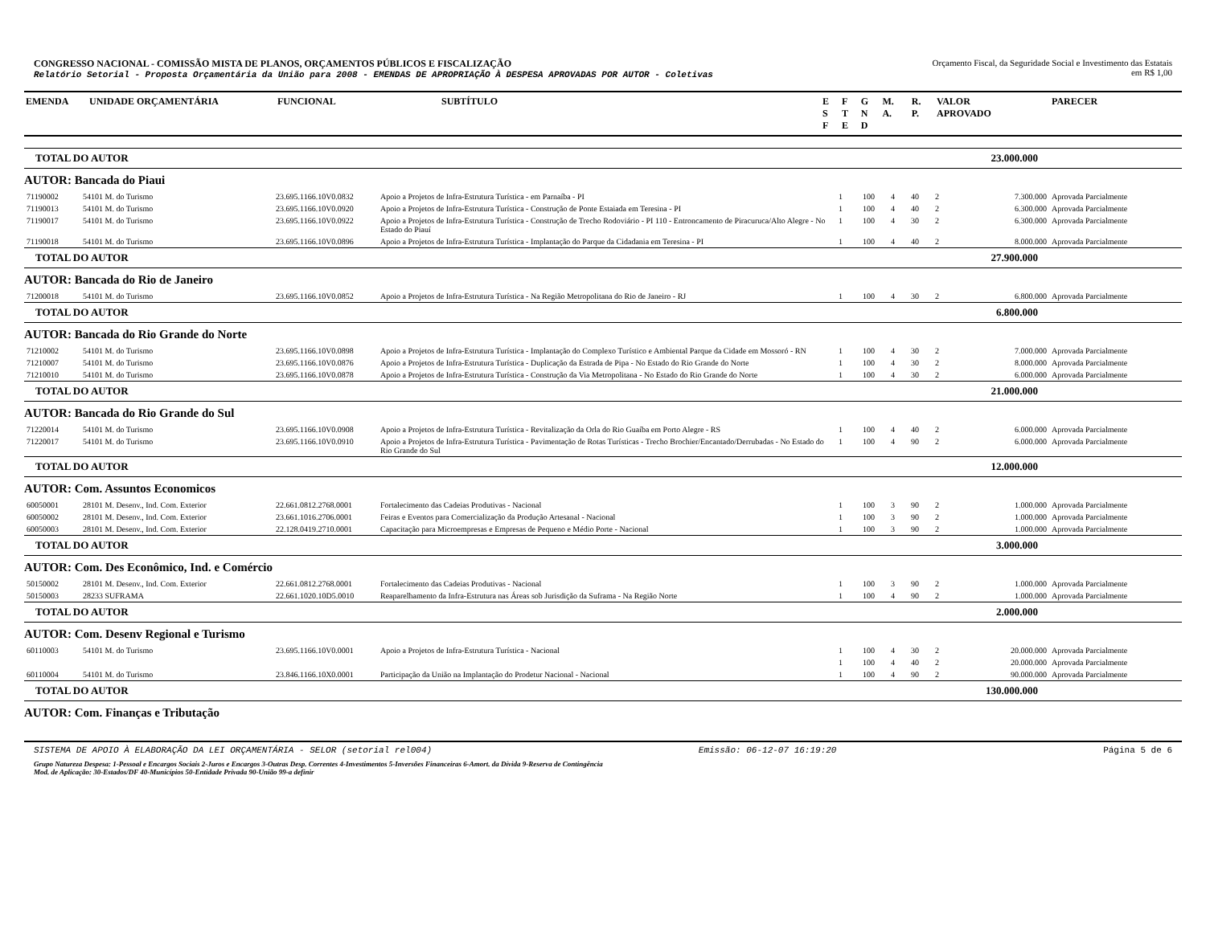CONGRESSO NACIONAL - COMISSÃO MISTA DE PLANOS, ORÇAMENTOS PÚBLICOS E FISCALIZAÇÃO
Relatório Setorial - Proposta Orçamentária da União para 2008 - EMENDAS DE APROPRIAÇÃO À DESPESA APROVADAS POR AUTOR - Coletivas
Orçamento Fiscal, da Seguridade Social e Investimento das Estatais
em R$ 1,00
| EMENDA | UNIDADE ORÇAMENTÁRIA | FUNCIONAL | SUBTÍTULO | E S F | F T E | G N D | M. A. | R. P. | VALOR APROVADO | PARECER |
| --- | --- | --- | --- | --- | --- | --- | --- | --- | --- | --- |
| TOTAL DO AUTOR | | | | | | | | | 23.000.000 | |
| AUTOR: Bancada do Piaui | | | | | | | | | | |
| 71190002 | 54101 M. do Turismo | 23.695.1166.10V0.0832 | Apoio a Projetos de Infra-Estrutura Turística - em Parnaíba - PI | 1 | 100 | 4 | 40 | 2 | 7.300.000 | Aprovada Parcialmente |
| 71190013 | 54101 M. do Turismo | 23.695.1166.10V0.0920 | Apoio a Projetos de Infra-Estrutura Turística - Construção de Ponte Estaiada em Teresina - PI | 1 | 100 | 4 | 40 | 2 | 6.300.000 | Aprovada Parcialmente |
| 71190017 | 54101 M. do Turismo | 23.695.1166.10V0.0922 | Apoio a Projetos de Infra-Estrutura Turística - Construção de Trecho Rodoviário - PI 110 - Entroncamento de Piracuruca/Alto Alegre - No Estado do Piauí | 1 | 100 | 4 | 30 | 2 | 6.300.000 | Aprovada Parcialmente |
| 71190018 | 54101 M. do Turismo | 23.695.1166.10V0.0896 | Apoio a Projetos de Infra-Estrutura Turística - Implantação do Parque da Cidadania em Teresina - PI | 1 | 100 | 4 | 40 | 2 | 8.000.000 | Aprovada Parcialmente |
| TOTAL DO AUTOR | | | | | | | | | 27.900.000 | |
| AUTOR: Bancada do Rio de Janeiro | | | | | | | | | | |
| 71200018 | 54101 M. do Turismo | 23.695.1166.10V0.0852 | Apoio a Projetos de Infra-Estrutura Turística - Na Região Metropolitana do Rio de Janeiro - RJ | 1 | 100 | 4 | 30 | 2 | 6.800.000 | Aprovada Parcialmente |
| TOTAL DO AUTOR | | | | | | | | | 6.800.000 | |
| AUTOR: Bancada do Rio Grande do Norte | | | | | | | | | | |
| 71210002 | 54101 M. do Turismo | 23.695.1166.10V0.0898 | Apoio a Projetos de Infra-Estrutura Turística - Implantação do Complexo Turístico e Ambiental Parque da Cidade em Mossoró - RN | 1 | 100 | 4 | 30 | 2 | 7.000.000 | Aprovada Parcialmente |
| 71210007 | 54101 M. do Turismo | 23.695.1166.10V0.0876 | Apoio a Projetos de Infra-Estrutura Turística - Duplicação da Estrada de Pipa - No Estado do Rio Grande do Norte | 1 | 100 | 4 | 30 | 2 | 8.000.000 | Aprovada Parcialmente |
| 71210010 | 54101 M. do Turismo | 23.695.1166.10V0.0878 | Apoio a Projetos de Infra-Estrutura Turística - Construção da Via Metropolitana - No Estado do Rio Grande do Norte | 1 | 100 | 4 | 30 | 2 | 6.000.000 | Aprovada Parcialmente |
| TOTAL DO AUTOR | | | | | | | | | 21.000.000 | |
| AUTOR: Bancada do Rio Grande do Sul | | | | | | | | | | |
| 71220014 | 54101 M. do Turismo | 23.695.1166.10V0.0908 | Apoio a Projetos de Infra-Estrutura Turística - Revitalização da Orla do Rio Guaíba em Porto Alegre - RS | 1 | 100 | 4 | 40 | 2 | 6.000.000 | Aprovada Parcialmente |
| 71220017 | 54101 M. do Turismo | 23.695.1166.10V0.0910 | Apoio a Projetos de Infra-Estrutura Turística - Pavimentação de Rotas Turísticas - Trecho Brochier/Encantado/Derrubadas - No Estado do Rio Grande do Sul | 1 | 100 | 4 | 90 | 2 | 6.000.000 | Aprovada Parcialmente |
| TOTAL DO AUTOR | | | | | | | | | 12.000.000 | |
| AUTOR: Com. Assuntos Economicos | | | | | | | | | | |
| 60050001 | 28101 M. Desenv., Ind. Com. Exterior | 22.661.0812.2768.0001 | Fortalecimento das Cadeias Produtivas - Nacional | 1 | 100 | 3 | 90 | 2 | 1.000.000 | Aprovada Parcialmente |
| 60050002 | 28101 M. Desenv., Ind. Com. Exterior | 23.661.1016.2706.0001 | Feiras e Eventos para Comercialização da Produção Artesanal - Nacional | 1 | 100 | 3 | 90 | 2 | 1.000.000 | Aprovada Parcialmente |
| 60050003 | 28101 M. Desenv., Ind. Com. Exterior | 22.128.0419.2710.0001 | Capacitação para Microempresas e Empresas de Pequeno e Médio Porte - Nacional | 1 | 100 | 3 | 90 | 2 | 1.000.000 | Aprovada Parcialmente |
| TOTAL DO AUTOR | | | | | | | | | 3.000.000 | |
| AUTOR: Com. Des Econômico, Ind. e Comércio | | | | | | | | | | |
| 50150002 | 28101 M. Desenv., Ind. Com. Exterior | 22.661.0812.2768.0001 | Fortalecimento das Cadeias Produtivas - Nacional | 1 | 100 | 3 | 90 | 2 | 1.000.000 | Aprovada Parcialmente |
| 50150003 | 28233 SUFRAMA | 22.661.1020.10D5.0010 | Reaparelhamento da Infra-Estrutura nas Áreas sob Jurisdição da Suframa - Na Região Norte | 1 | 100 | 4 | 90 | 2 | 1.000.000 | Aprovada Parcialmente |
| TOTAL DO AUTOR | | | | | | | | | 2.000.000 | |
| AUTOR: Com. Desenv Regional e Turismo | | | | | | | | | | |
| 60110003 | 54101 M. do Turismo | 23.695.1166.10V0.0001 | Apoio a Projetos de Infra-Estrutura Turística - Nacional | 1 | 100 | 4 | 30 | 2 | 20.000.000 | Aprovada Parcialmente |
| | | | | 1 | 100 | 4 | 40 | 2 | 20.000.000 | Aprovada Parcialmente |
| 60110004 | 54101 M. do Turismo | 23.846.1166.10X0.0001 | Participação da União na Implantação do Prodetur Nacional - Nacional | 1 | 100 | 4 | 90 | 2 | 90.000.000 | Aprovada Parcialmente |
| TOTAL DO AUTOR | | | | | | | | | 130.000.000 | |
| AUTOR: Com. Finanças e Tributação | | | | | | | | | | |
SISTEMA DE APOIO À ELABORAÇÃO DA LEI ORÇAMENTÁRIA - SELOR (setorial rel004) Emissão: 06-12-07 16:19:20 Página 5 de 6
Grupo Natureza Despesa: 1-Pessoal e Encargos Sociais 2-Juros e Encargos 3-Outras Desp. Correntes 4-Investimentos 5-Inversões Financeiras 6-Amort. da Dívida 9-Reserva de Contingência
Mod. de Aplicação: 30-Estados/DF 40-Municípios 50-Entidade Privada 90-União 99-a definir